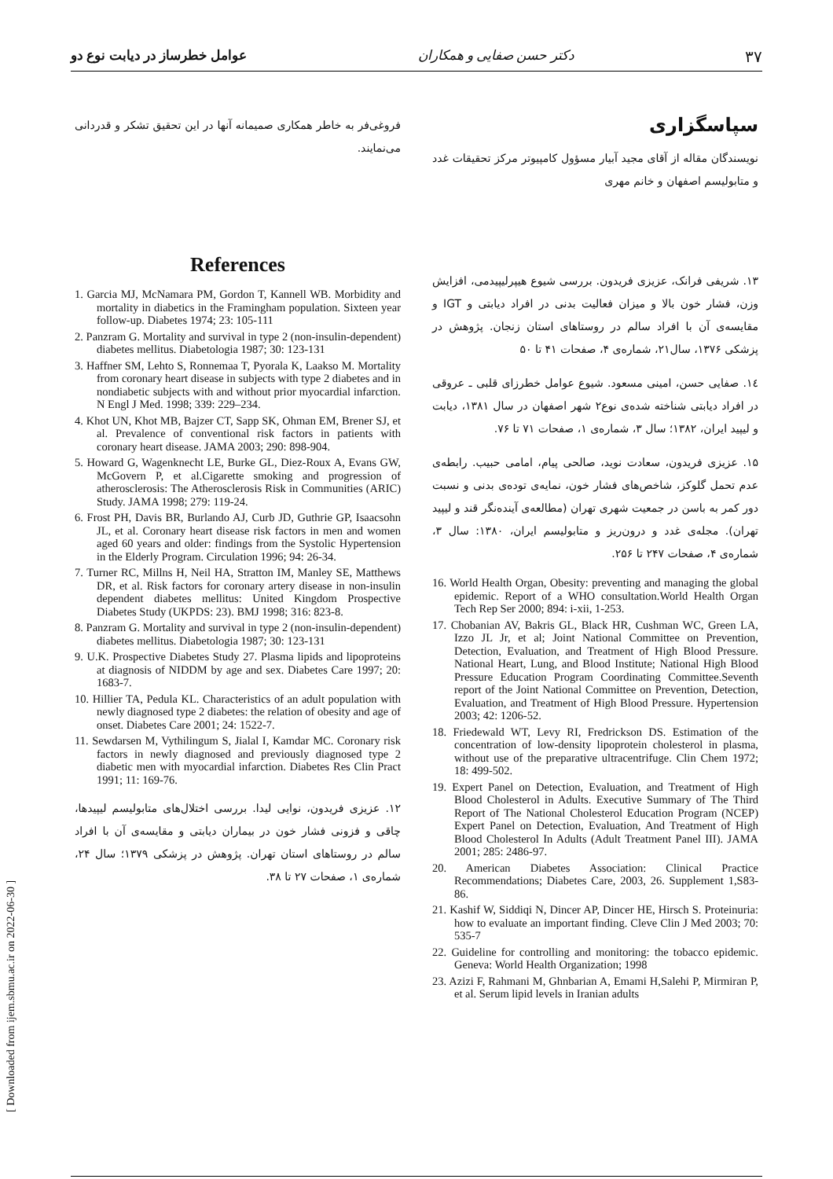۳۷ دکتر حسن صفایی و همکاران عوامل خطرساز در دیابت نوع دو
سپاسگزاری
نویسندگان مقاله از آقای مجید آبیار مسؤول کامپیوتر مرکز تحقیقات غدد و متابولیسم اصفهان و خانم مهری
۱۳. شریفی فرانک، عزیزی فریدون. بررسی شیوع هیپرلیپیدمی، افزایش وزن، فشار خون بالا و میزان فعالیت بدنی در افراد دیابتی و IGT و مقایسه‌ی آن با افراد سالم در روستاهای استان زنجان. پژوهش در پزشکی ۱۳۷۶، سال۲۱، شماره‌ی ۴، صفحات ۴۱ تا ۵۰
۱٤. صفایی حسن، امینی مسعود. شیوع عوامل خطرزای قلبی ـ عروقی در افراد دیابتی شناخته شده‌ی نوع۲ شهر اصفهان در سال ۱۳۸۱، دیابت و لیپید ایران، ۱۳۸۲؛ سال ۳، شماره‌ی ۱، صفحات ۷۱ تا ۷۶.
۱۵. عزیزی فریدون، سعادت نوید، صالحی پیام، امامی حبیب. رابطه‌ی عدم تحمل گلوکز، شاخص‌های فشار خون، نمایه‌ی توده‌ی بدنی و نسبت دور کمر به باسن در جمعیت شهری تهران (مطالعه‌ی آینده‌نگر قند و لیپید تهران). مجله‌ی غدد و درون‌ریز و متابولیسم ایران، ۱۳۸۰: سال ۳، شماره‌ی ۴، صفحات ۲۴۷ تا ۲۵۶.
16. World Health Organ, Obesity: preventing and managing the global epidemic. Report of a WHO consultation.World Health Organ Tech Rep Ser 2000; 894: i-xii, 1-253.
17. Chobanian AV, Bakris GL, Black HR, Cushman WC, Green LA, Izzo JL Jr, et al; Joint National Committee on Prevention, Detection, Evaluation, and Treatment of High Blood Pressure. National Heart, Lung, and Blood Institute; National High Blood Pressure Education Program Coordinating Committee.Seventh report of the Joint National Committee on Prevention, Detection, Evaluation, and Treatment of High Blood Pressure. Hypertension 2003; 42: 1206-52.
18. Friedewald WT, Levy RI, Fredrickson DS. Estimation of the concentration of low-density lipoprotein cholesterol in plasma, without use of the preparative ultracentrifuge. Clin Chem 1972; 18: 499-502.
19. Expert Panel on Detection, Evaluation, and Treatment of High Blood Cholesterol in Adults. Executive Summary of The Third Report of The National Cholesterol Education Program (NCEP) Expert Panel on Detection, Evaluation, And Treatment of High Blood Cholesterol In Adults (Adult Treatment Panel III). JAMA 2001; 285: 2486-97.
20. American Diabetes Association: Clinical Practice Recommendations; Diabetes Care, 2003, 26. Supplement 1,S83-86.
21. Kashif W, Siddiqi N, Dincer AP, Dincer HE, Hirsch S. Proteinuria: how to evaluate an important finding. Cleve Clin J Med 2003; 70: 535-7
22. Guideline for controlling and monitoring: the tobacco epidemic. Geneva: World Health Organization; 1998
23. Azizi F, Rahmani M, Ghnbarian A, Emami H,Salehi P, Mirmiran P, et al. Serum lipid levels in Iranian adults
فروغی‌فر به خاطر همکاری صمیمانه آنها در این تحقیق تشکر و قدردانی می‌نمایند.
References
1. Garcia MJ, McNamara PM, Gordon T, Kannell WB. Morbidity and mortality in diabetics in the Framingham population. Sixteen year follow-up. Diabetes 1974; 23: 105-111
2. Panzram G. Mortality and survival in type 2 (non-insulin-dependent) diabetes mellitus. Diabetologia 1987; 30: 123-131
3. Haffner SM, Lehto S, Ronnemaa T, Pyorala K, Laakso M. Mortality from coronary heart disease in subjects with type 2 diabetes and in nondiabetic subjects with and without prior myocardial infarction. N Engl J Med. 1998; 339: 229–234.
4. Khot UN, Khot MB, Bajzer CT, Sapp SK, Ohman EM, Brener SJ, et al. Prevalence of conventional risk factors in patients with coronary heart disease. JAMA 2003; 290: 898-904.
5. Howard G, Wagenknecht LE, Burke GL, Diez-Roux A, Evans GW, McGovern P, et al.Cigarette smoking and progression of atherosclerosis: The Atherosclerosis Risk in Communities (ARIC) Study. JAMA 1998; 279: 119-24.
6. Frost PH, Davis BR, Burlando AJ, Curb JD, Guthrie GP, Isaacsohn JL, et al. Coronary heart disease risk factors in men and women aged 60 years and older: findings from the Systolic Hypertension in the Elderly Program. Circulation 1996; 94: 26-34.
7. Turner RC, Millns H, Neil HA, Stratton IM, Manley SE, Matthews DR, et al. Risk factors for coronary artery disease in non-insulin dependent diabetes mellitus: United Kingdom Prospective Diabetes Study (UKPDS: 23). BMJ 1998; 316: 823-8.
8. Panzram G. Mortality and survival in type 2 (non-insulin-dependent) diabetes mellitus. Diabetologia 1987; 30: 123-131
9. U.K. Prospective Diabetes Study 27. Plasma lipids and lipoproteins at diagnosis of NIDDM by age and sex. Diabetes Care 1997; 20: 1683-7.
10. Hillier TA, Pedula KL. Characteristics of an adult population with newly diagnosed type 2 diabetes: the relation of obesity and age of onset. Diabetes Care 2001; 24: 1522-7.
11. Sewdarsen M, Vythilingum S, Jialal I, Kamdar MC. Coronary risk factors in newly diagnosed and previously diagnosed type 2 diabetic men with myocardial infarction. Diabetes Res Clin Pract 1991; 11: 169-76.
۱۲. عزیزی فریدون، نوایی لیدا. بررسی اختلال‌های متابولیسم لیپیدها، چاقی و فزونی فشار خون در بیماران دیابتی و مقایسه‌ی آن با افراد سالم در روستاهای استان تهران. پژوهش در پزشکی ۱۳۷۹؛ سال ۲۴، شماره‌ی ۱، صفحات ۲۷ تا ۳۸.
[ Downloaded from ijem.sbmu.ac.ir on 2022-06-30 ]